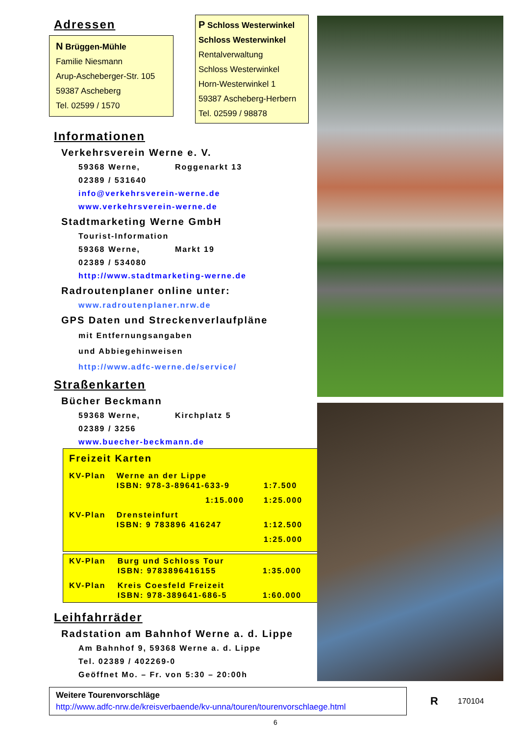Adressen
N Brüggen-Mühle
Familie Niesmann
Arup-Ascheberger-Str. 105
59387 Ascheberg
Tel. 02599 / 1570
P Schloss Westerwinkel
Schloss Westerwinkel
Rentalverwaltung
Schloss Westerwinkel
Horn-Westerwinkel 1
59387 Ascheberg-Herbern
Tel. 02599 / 98878
Informationen
Verkehrsverein Werne e. V.
59368 Werne, Roggenarkt 13
02389 / 531640
info@verkehrsverein-werne.de
www.verkehrsverein-werne.de
Stadtmarketing Werne GmbH
Tourist-Information
59368 Werne, Markt 19
02389 / 534080
http://www.stadtmarketing-werne.de
Radroutenplaner online unter:
www.radroutenplaner.nrw.de
GPS Daten und Streckenverlaufpläne
mit Entfernungsangaben
und Abbiegehinweisen
http://www.adfc-werne.de/service/
Straßenkarten
Bücher Beckmann
59368 Werne, Kirchplatz 5
02389 / 3256
www.buecher-beckmann.de
Freizeit Karten
| KV-Plan | Werne an der Lippe ISBN: 978-3-89641-633-9 | 1:7.500 |
| | 1:15.000 | 1:25.000 |
| KV-Plan | Drensteinfurt ISBN: 9 783896 416247 | 1:12.500 |
| | | 1:25.000 |
| KV-Plan | Burg und Schloss Tour ISBN: 9783896416155 | 1:35.000 |
| KV-Plan | Kreis Coesfeld Freizeit ISBN: 978-389641-686-5 | 1:60.000 |
Leihfahrräder
Radstation am Bahnhof Werne a. d. Lippe
Am Bahnhof 9, 59368 Werne a. d. Lippe
Tel. 02389 / 402269-0
Geöffnet Mo. – Fr. von 5:30 – 20:00h
Weitere Tourenvorschläge
http://www.adfc-nrw.de/kreisverbaende/kv-unna/touren/tourenvorschlaege.html
R 170104
6